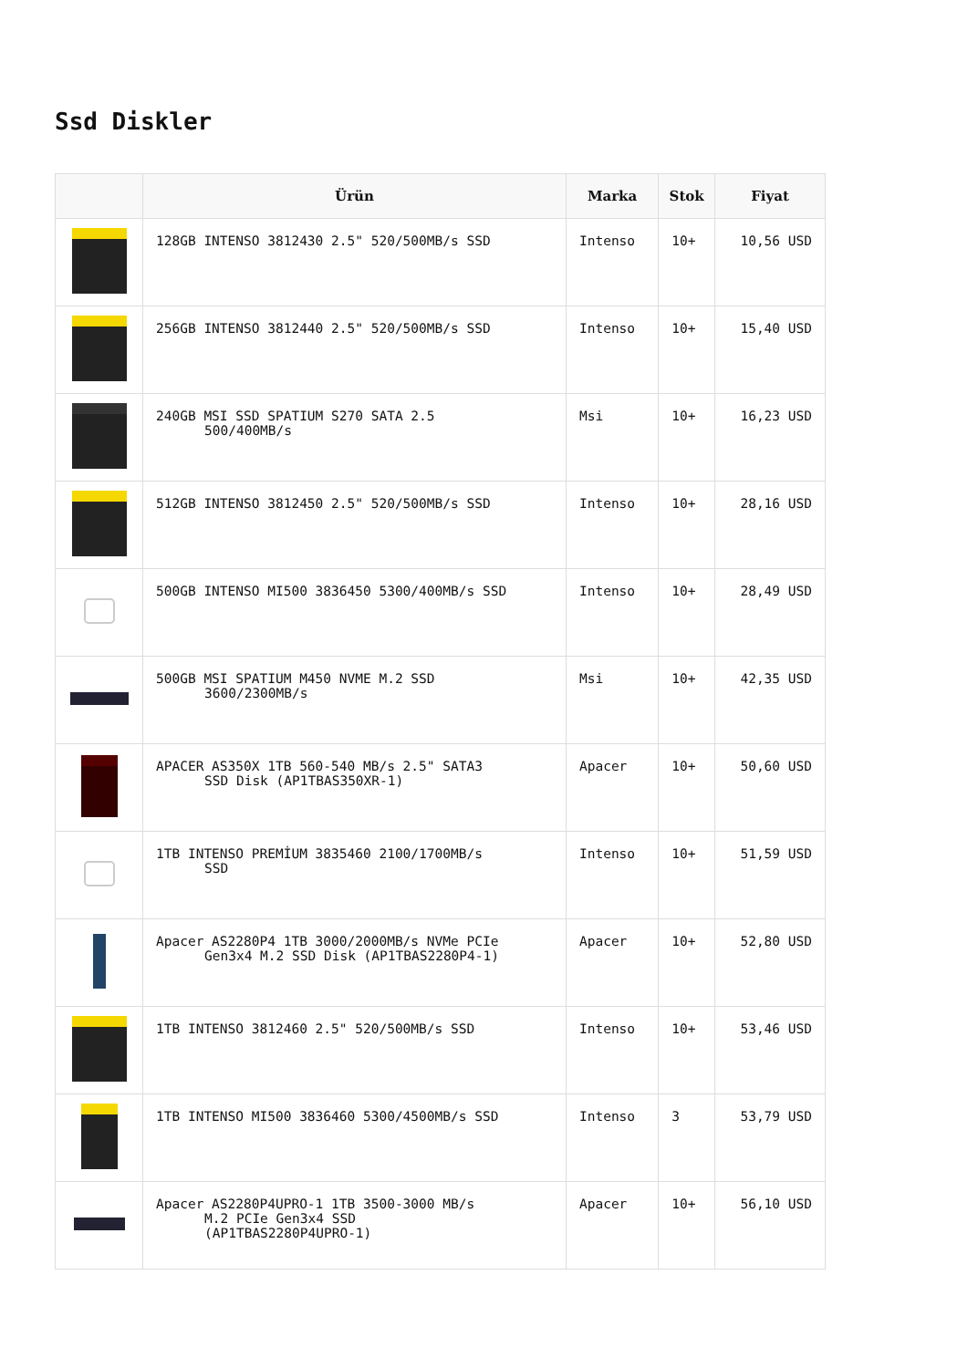Ssd Diskler
| | Ürün | Marka | Stok | Fiyat |
| --- | --- | --- | --- | --- |
| | 128GB INTENSO 3812430 2.5" 520/500MB/s SSD | Intenso | 10+ | 10,56 USD |
| | 256GB INTENSO 3812440 2.5" 520/500MB/s SSD | Intenso | 10+ | 15,40 USD |
| | 240GB MSI SSD SPATIUM S270 SATA 2.5 500/400MB/s | Msi | 10+ | 16,23 USD |
| | 512GB INTENSO 3812450 2.5" 520/500MB/s SSD | Intenso | 10+ | 28,16 USD |
| | 500GB INTENSO MI500 3836450 5300/400MB/s SSD | Intenso | 10+ | 28,49 USD |
| | 500GB MSI SPATIUM M450 NVME M.2 SSD 3600/2300MB/s | Msi | 10+ | 42,35 USD |
| | APACER AS350X 1TB 560-540 MB/s 2.5" SATA3 SSD Disk (AP1TBAS350XR-1) | Apacer | 10+ | 50,60 USD |
| | 1TB INTENSO PREMİUM 3835460 2100/1700MB/s SSD | Intenso | 10+ | 51,59 USD |
| | Apacer AS2280P4 1TB 3000/2000MB/s NVMe PCIe Gen3x4 M.2 SSD Disk (AP1TBAS2280P4-1) | Apacer | 10+ | 52,80 USD |
| | 1TB INTENSO 3812460 2.5" 520/500MB/s SSD | Intenso | 10+ | 53,46 USD |
| | 1TB INTENSO MI500 3836460 5300/4500MB/s SSD | Intenso | 3 | 53,79 USD |
| | Apacer AS2280P4UPRO-1 1TB 3500-3000 MB/s M.2 PCIe Gen3x4 SSD (AP1TBAS2280P4UPRO-1) | Apacer | 10+ | 56,10 USD |